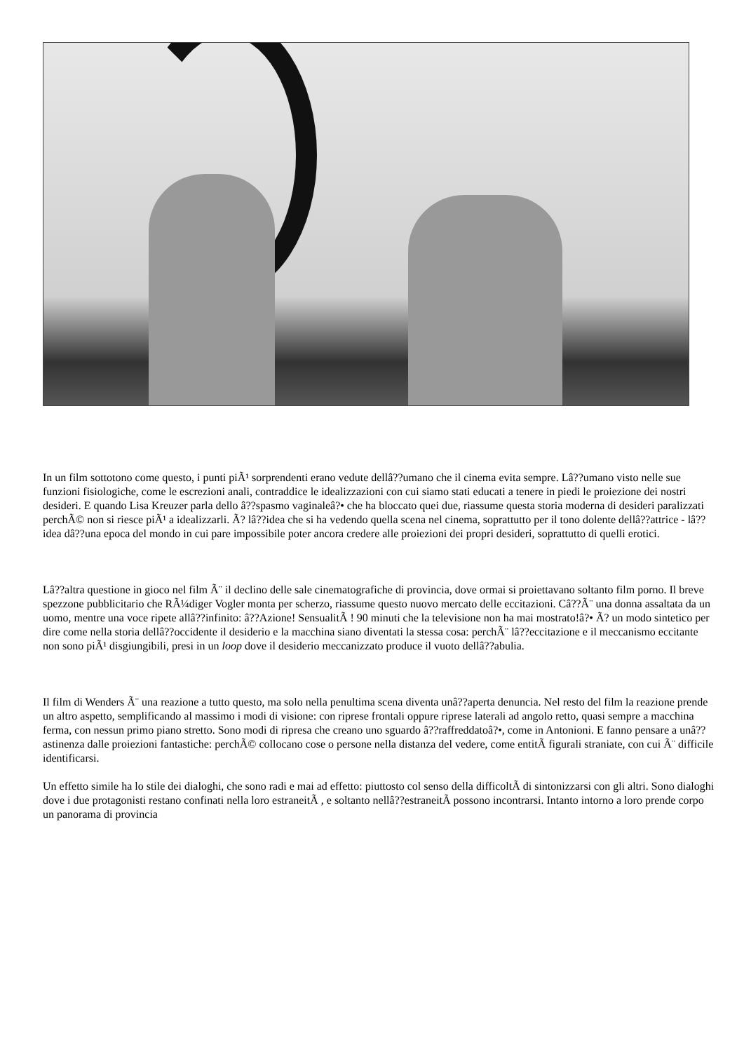In un film sottotono come questo, i punti piÃ¹ sorprendenti erano vedute dellâ??umano che il cinema evita sempre. Lâ??umano visto nelle sue funzioni fisiologiche, come le escrezioni anali, contraddice le idealizzazioni con cui siamo stati educati a tenere in piedi le proiezione dei nostri desideri. E quando Lisa Kreuzer parla dello â??spasmo vaginaleâ?• che ha bloccato quei due, riassume questa storia moderna di desideri paralizzati perchÃ© non si riesce piÃ¹ a idealizzarli. Ã? lâ??idea che si ha vedendo quella scena nel cinema, soprattutto per il tono dolente dellâ??attrice - lâ??idea dâ??una epoca del mondo in cui pare impossibile poter ancora credere alle proiezioni dei propri desideri, soprattutto di quelli erotici.
Lâ??altra questione in gioco nel film Ã¨ il declino delle sale cinematografiche di provincia, dove ormai si proiettavano soltanto film porno. Il breve spezzone pubblicitario che RÃ¼diger Vogler monta per scherzo, riassume questo nuovo mercato delle eccitazioni. Câ??Ã¨ una donna assaltata da un uomo, mentre una voce ripete allâ??infinito: â??Azione! SensualitÃ ! 90 minuti che la televisione non ha mai mostrato!â?• Ã? un modo sintetico per dire come nella storia dellâ??occidente il desiderio e la macchina siano diventati la stessa cosa: perchÃ¨ lâ??eccitazione e il meccanismo eccitante non sono piÃ¹ disgiungibili, presi in un loop dove il desiderio meccanizzato produce il vuoto dellâ??abulia.
Il film di Wenders Ã¨ una reazione a tutto questo, ma solo nella penultima scena diventa unâ??aperta denuncia. Nel resto del film la reazione prende un altro aspetto, semplificando al massimo i modi di visione: con riprese frontali oppure riprese laterali ad angolo retto, quasi sempre a macchina ferma, con nessun primo piano stretto. Sono modi di ripresa che creano uno sguardo â??raffreddatoâ?•, come in Antonioni. E fanno pensare a unâ??astinenza dalle proiezioni fantastiche: perchÃ© collocano cose o persone nella distanza del vedere, come entitÃ figurali straniate, con cui Ã¨ difficile identificarsi.
Un effetto simile ha lo stile dei dialoghi, che sono radi e mai ad effetto: piuttosto col senso della difficoltÃ di sintonizzarsi con gli altri. Sono dialoghi dove i due protagonisti restano confinati nella loro estraneitÃ , e soltanto nellâ??estraneitÃ possono incontrarsi. Intanto intorno a loro prende corpo un panorama di provincia